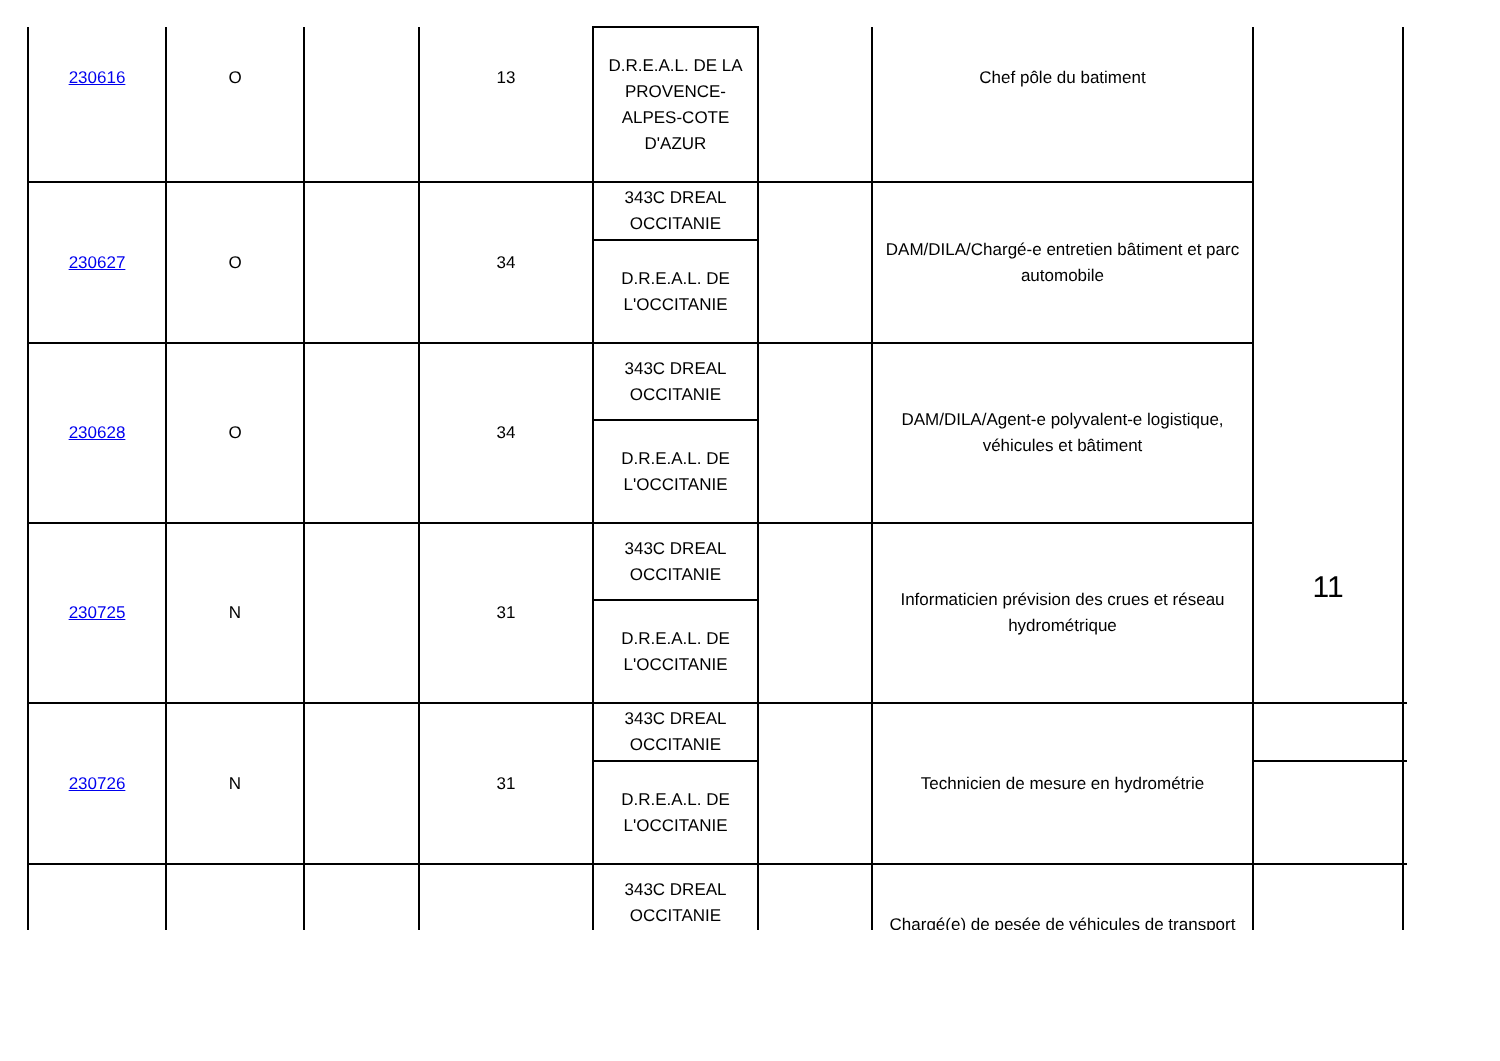| 230616 | O | | 13 | D.R.E.A.L. DE LA PROVENCE-ALPES-COTE D'AZUR | | Chef pôle du batiment | 11 | |
| 230627 | O | | 34 | 343C DREAL OCCITANIE | | DAM/DILA/Chargé-e entretien bâtiment et parc automobile | | |
| | | | | D.R.E.A.L. DE L'OCCITANIE | | | | |
| 230628 | O | | 34 | 343C DREAL OCCITANIE | | DAM/DILA/Agent-e polyvalent-e logistique, véhicules et bâtiment | | |
| | | | | D.R.E.A.L. DE L'OCCITANIE | | | | |
| 230725 | N | | 31 | 343C DREAL OCCITANIE | | Informaticien prévision des crues et réseau hydrométrique | | |
| | | | | D.R.E.A.L. DE L'OCCITANIE | | | | |
| 230726 | N | | 31 | 343C DREAL OCCITANIE | | Technicien de mesure en hydrométrie | | |
| | | | | D.R.E.A.L. DE L'OCCITANIE | | | | |
| | | | | 343C DREAL OCCITANIE | | Chargé(e) de pesée de véhicules de transport | | |